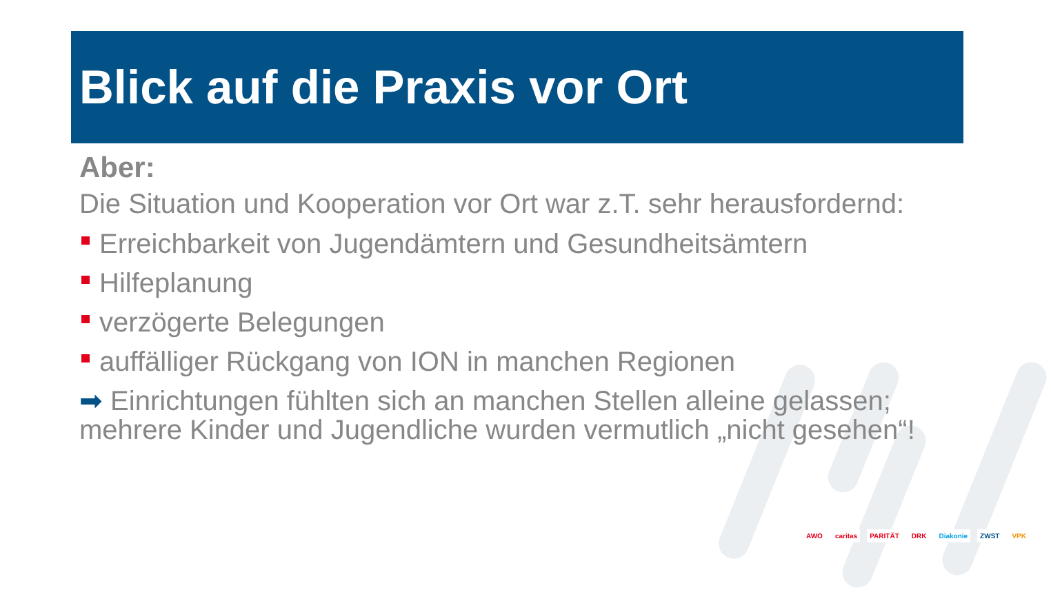Blick auf die Praxis vor Ort
Aber:
Die Situation und Kooperation vor Ort war z.T. sehr herausfordernd:
Erreichbarkeit von Jugendämtern und Gesundheitsämtern
Hilfeplanung
verzögerte Belegungen
auffälliger Rückgang von ION in manchen Regionen
➡ Einrichtungen fühlten sich an manchen Stellen alleine gelassen; mehrere Kinder und Jugendliche wurden vermutlich „nicht gesehen“!
AWO caritas PARITÄT DRK Diakonie ZWST VPK